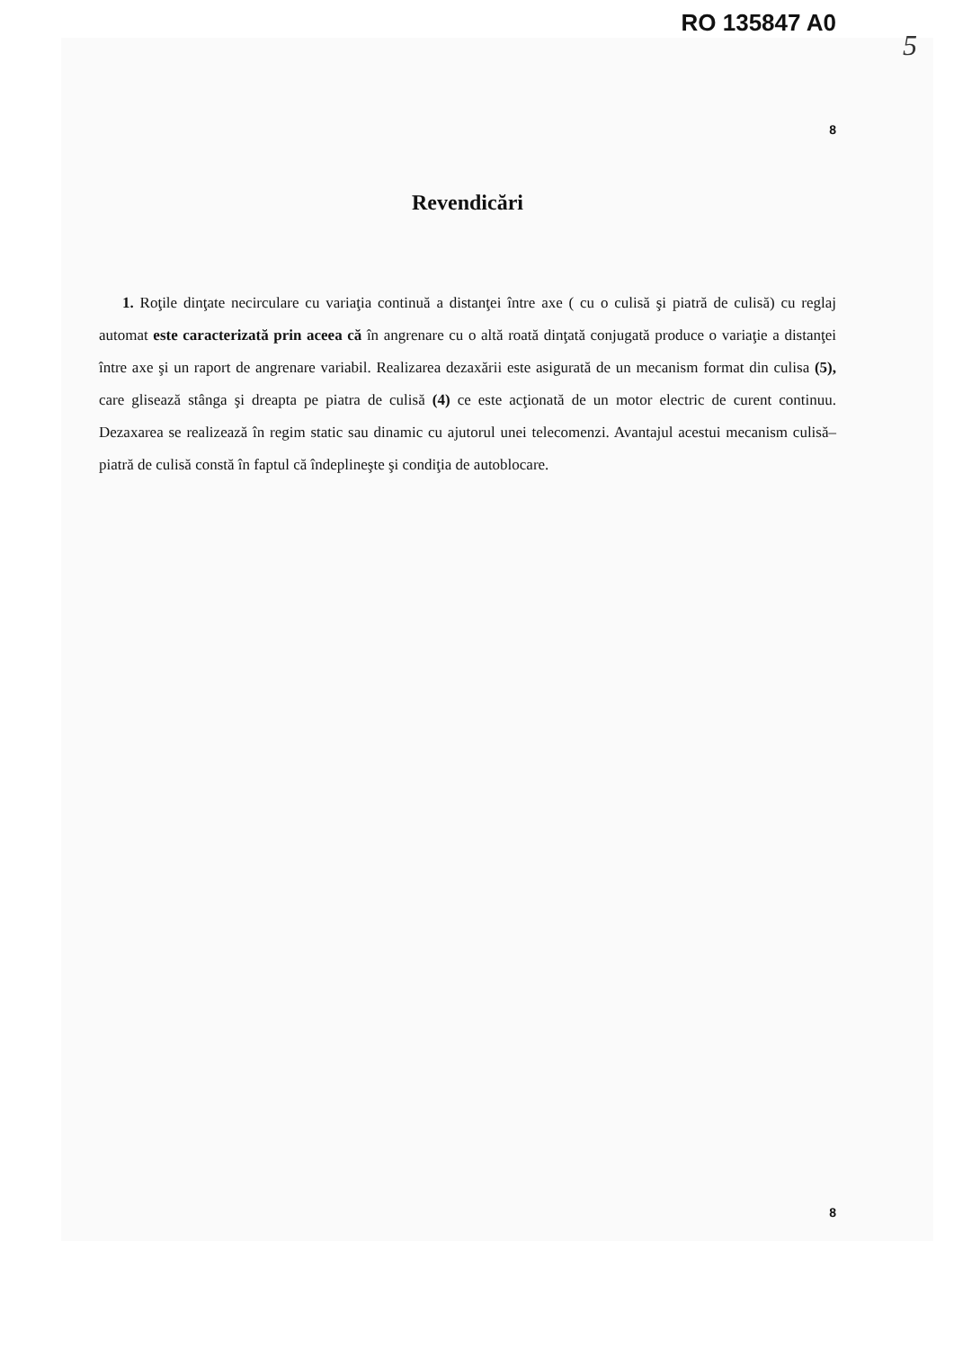RO 135847 A0
5
8
Revendicări
1. Roţile dinţate necirculare cu variaţia continuă a distanţei între axe ( cu o culisă şi piatră de culisă) cu reglaj automat este caracterizată prin aceea că în angrenare cu o altă roată dinţată conjugată produce o variaţie a distanţei între axe şi un raport de angrenare variabil. Realizarea dezaxării este asigurată de un mecanism format din culisa (5), care glisează stânga şi dreapta pe piatra de culisă (4) ce este acţionată de un motor electric de curent continuu. Dezaxarea se realizează în regim static sau dinamic cu ajutorul unei telecomenzi. Avantajul acestui mecanism culisă–piatră de culisă constă în faptul că îndeplineşte şi condiţia de autoblocare.
8